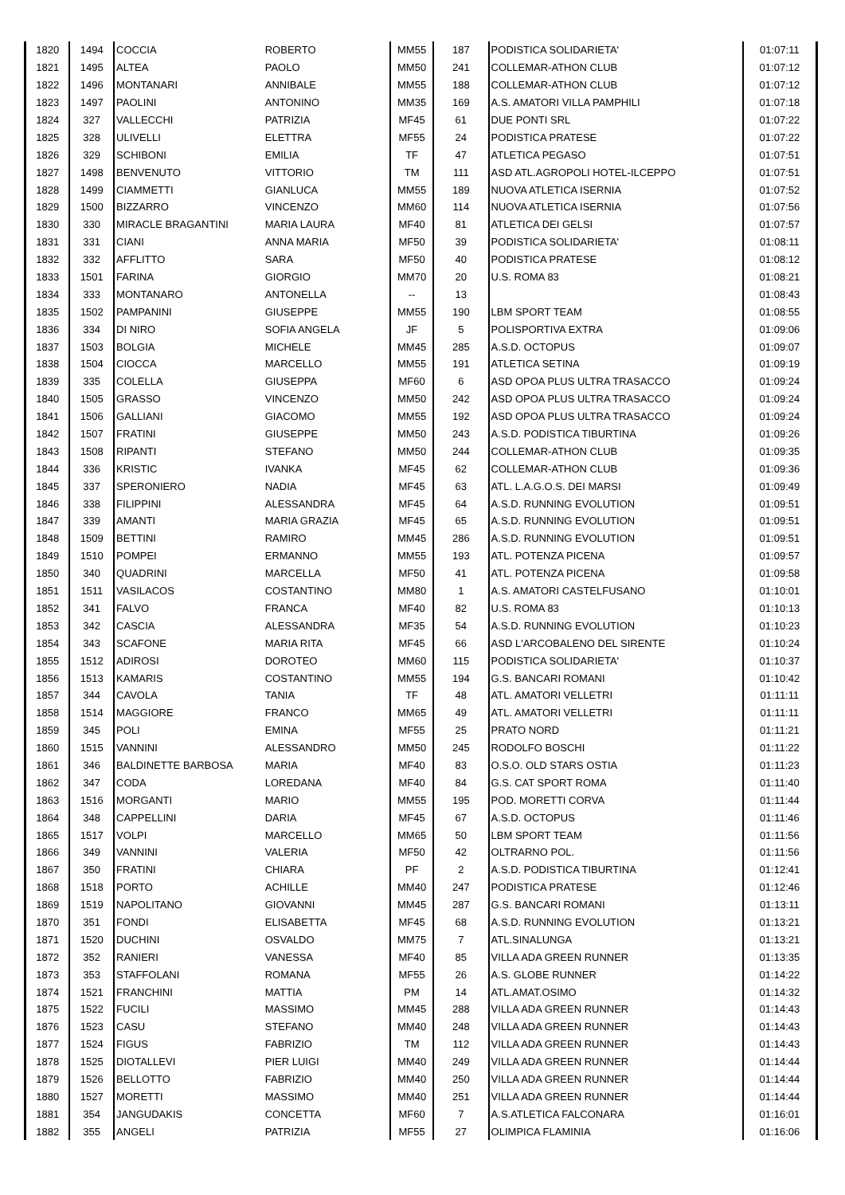| 1820 | 1494 | COCCIA | ROBERTO | MM55 | 187 | PODISTICA SOLIDARIETA' | 01:07:11 |
| 1821 | 1495 | ALTEA | PAOLO | MM50 | 241 | COLLEMAR-ATHON CLUB | 01:07:12 |
| 1822 | 1496 | MONTANARI | ANNIBALE | MM55 | 188 | COLLEMAR-ATHON CLUB | 01:07:12 |
| 1823 | 1497 | PAOLINI | ANTONINO | MM35 | 169 | A.S. AMATORI VILLA PAMPHILI | 01:07:18 |
| 1824 | 327 | VALLECCHI | PATRIZIA | MF45 | 61 | DUE PONTI SRL | 01:07:22 |
| 1825 | 328 | ULIVELLI | ELETTRA | MF55 | 24 | PODISTICA PRATESE | 01:07:22 |
| 1826 | 329 | SCHIBONI | EMILIA | TF | 47 | ATLETICA PEGASO | 01:07:51 |
| 1827 | 1498 | BENVENUTO | VITTORIO | TM | 111 | ASD ATL.AGROPOLI HOTEL-ILCEPPO | 01:07:51 |
| 1828 | 1499 | CIAMMETTI | GIANLUCA | MM55 | 189 | NUOVA ATLETICA ISERNIA | 01:07:52 |
| 1829 | 1500 | BIZZARRO | VINCENZO | MM60 | 114 | NUOVA ATLETICA ISERNIA | 01:07:56 |
| 1830 | 330 | MIRACLE BRAGANTINI | MARIA LAURA | MF40 | 81 | ATLETICA DEI GELSI | 01:07:57 |
| 1831 | 331 | CIANI | ANNA MARIA | MF50 | 39 | PODISTICA SOLIDARIETA' | 01:08:11 |
| 1832 | 332 | AFFLITTO | SARA | MF50 | 40 | PODISTICA PRATESE | 01:08:12 |
| 1833 | 1501 | FARINA | GIORGIO | MM70 | 20 | U.S. ROMA 83 | 01:08:21 |
| 1834 | 333 | MONTANARO | ANTONELLA | -- | 13 | | 01:08:43 |
| 1835 | 1502 | PAMPANINI | GIUSEPPE | MM55 | 190 | LBM SPORT TEAM | 01:08:55 |
| 1836 | 334 | DI NIRO | SOFIA ANGELA | JF | 5 | POLISPORTIVA EXTRA | 01:09:06 |
| 1837 | 1503 | BOLGIA | MICHELE | MM45 | 285 | A.S.D. OCTOPUS | 01:09:07 |
| 1838 | 1504 | CIOCCA | MARCELLO | MM55 | 191 | ATLETICA SETINA | 01:09:19 |
| 1839 | 335 | COLELLA | GIUSEPPA | MF60 | 6 | ASD OPOA PLUS ULTRA TRASACCO | 01:09:24 |
| 1840 | 1505 | GRASSO | VINCENZO | MM50 | 242 | ASD OPOA PLUS ULTRA TRASACCO | 01:09:24 |
| 1841 | 1506 | GALLIANI | GIACOMO | MM55 | 192 | ASD OPOA PLUS ULTRA TRASACCO | 01:09:24 |
| 1842 | 1507 | FRATINI | GIUSEPPE | MM50 | 243 | A.S.D. PODISTICA TIBURTINA | 01:09:26 |
| 1843 | 1508 | RIPANTI | STEFANO | MM50 | 244 | COLLEMAR-ATHON CLUB | 01:09:35 |
| 1844 | 336 | KRISTIC | IVANKA | MF45 | 62 | COLLEMAR-ATHON CLUB | 01:09:36 |
| 1845 | 337 | SPERONIERO | NADIA | MF45 | 63 | ATL. L.A.G.O.S. DEI MARSI | 01:09:49 |
| 1846 | 338 | FILIPPINI | ALESSANDRA | MF45 | 64 | A.S.D. RUNNING EVOLUTION | 01:09:51 |
| 1847 | 339 | AMANTI | MARIA GRAZIA | MF45 | 65 | A.S.D. RUNNING EVOLUTION | 01:09:51 |
| 1848 | 1509 | BETTINI | RAMIRO | MM45 | 286 | A.S.D. RUNNING EVOLUTION | 01:09:51 |
| 1849 | 1510 | POMPEI | ERMANNO | MM55 | 193 | ATL. POTENZA PICENA | 01:09:57 |
| 1850 | 340 | QUADRINI | MARCELLA | MF50 | 41 | ATL. POTENZA PICENA | 01:09:58 |
| 1851 | 1511 | VASILACOS | COSTANTINO | MM80 | 1 | A.S. AMATORI CASTELFUSANO | 01:10:01 |
| 1852 | 341 | FALVO | FRANCA | MF40 | 82 | U.S. ROMA 83 | 01:10:13 |
| 1853 | 342 | CASCIA | ALESSANDRA | MF35 | 54 | A.S.D. RUNNING EVOLUTION | 01:10:23 |
| 1854 | 343 | SCAFONE | MARIA RITA | MF45 | 66 | ASD L'ARCOBALENO DEL SIRENTE | 01:10:24 |
| 1855 | 1512 | ADIROSI | DOROTEO | MM60 | 115 | PODISTICA SOLIDARIETA' | 01:10:37 |
| 1856 | 1513 | KAMARIS | COSTANTINO | MM55 | 194 | G.S. BANCARI ROMANI | 01:10:42 |
| 1857 | 344 | CAVOLA | TANIA | TF | 48 | ATL. AMATORI VELLETRI | 01:11:11 |
| 1858 | 1514 | MAGGIORE | FRANCO | MM65 | 49 | ATL. AMATORI VELLETRI | 01:11:11 |
| 1859 | 345 | POLI | EMINA | MF55 | 25 | PRATO NORD | 01:11:21 |
| 1860 | 1515 | VANNINI | ALESSANDRO | MM50 | 245 | RODOLFO BOSCHI | 01:11:22 |
| 1861 | 346 | BALDINETTE BARBOSA | MARIA | MF40 | 83 | O.S.O. OLD STARS OSTIA | 01:11:23 |
| 1862 | 347 | CODA | LOREDANA | MF40 | 84 | G.S. CAT SPORT ROMA | 01:11:40 |
| 1863 | 1516 | MORGANTI | MARIO | MM55 | 195 | POD. MORETTI CORVA | 01:11:44 |
| 1864 | 348 | CAPPELLINI | DARIA | MF45 | 67 | A.S.D. OCTOPUS | 01:11:46 |
| 1865 | 1517 | VOLPI | MARCELLO | MM65 | 50 | LBM SPORT TEAM | 01:11:56 |
| 1866 | 349 | VANNINI | VALERIA | MF50 | 42 | OLTRARNO POL. | 01:11:56 |
| 1867 | 350 | FRATINI | CHIARA | PF | 2 | A.S.D. PODISTICA TIBURTINA | 01:12:41 |
| 1868 | 1518 | PORTO | ACHILLE | MM40 | 247 | PODISTICA PRATESE | 01:12:46 |
| 1869 | 1519 | NAPOLITANO | GIOVANNI | MM45 | 287 | G.S. BANCARI ROMANI | 01:13:11 |
| 1870 | 351 | FONDI | ELISABETTA | MF45 | 68 | A.S.D. RUNNING EVOLUTION | 01:13:21 |
| 1871 | 1520 | DUCHINI | OSVALDO | MM75 | 7 | ATL.SINALUNGA | 01:13:21 |
| 1872 | 352 | RANIERI | VANESSA | MF40 | 85 | VILLA ADA GREEN RUNNER | 01:13:35 |
| 1873 | 353 | STAFFOLANI | ROMANA | MF55 | 26 | A.S. GLOBE RUNNER | 01:14:22 |
| 1874 | 1521 | FRANCHINI | MATTIA | PM | 14 | ATL.AMAT.OSIMO | 01:14:32 |
| 1875 | 1522 | FUCILI | MASSIMO | MM45 | 288 | VILLA ADA GREEN RUNNER | 01:14:43 |
| 1876 | 1523 | CASU | STEFANO | MM40 | 248 | VILLA ADA GREEN RUNNER | 01:14:43 |
| 1877 | 1524 | FIGUS | FABRIZIO | TM | 112 | VILLA ADA GREEN RUNNER | 01:14:43 |
| 1878 | 1525 | DIOTALLEVI | PIER LUIGI | MM40 | 249 | VILLA ADA GREEN RUNNER | 01:14:44 |
| 1879 | 1526 | BELLOTTO | FABRIZIO | MM40 | 250 | VILLA ADA GREEN RUNNER | 01:14:44 |
| 1880 | 1527 | MORETTI | MASSIMO | MM40 | 251 | VILLA ADA GREEN RUNNER | 01:14:44 |
| 1881 | 354 | JANGUDAKIS | CONCETTA | MF60 | 7 | A.S.ATLETICA FALCONARA | 01:16:01 |
| 1882 | 355 | ANGELI | PATRIZIA | MF55 | 27 | OLIMPICA FLAMINIA | 01:16:06 |